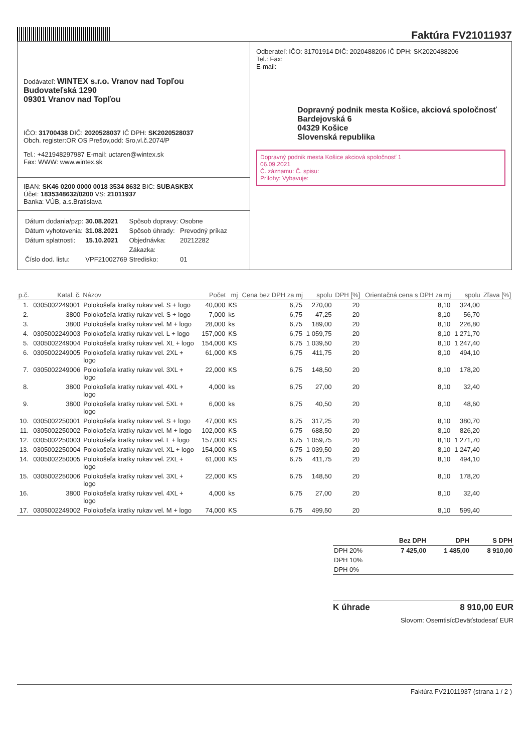Faktúra FV21011937
Dodávateľ: WINTEX s.r.o. Vranov nad Topľou
Budovateľská 1290
09301 Vranov nad Topľou
IČO: 31700438 DIČ: 2020528037 IČ DPH: SK2020528037
Obch. register:OR OS Prešov,odd: Sro,vl.č.2074/P
Tel.: +421948297987 E-mail: uctaren@wintex.sk
Fax: WWW: www.wintex.sk
IBAN: SK46 0200 0000 0018 3534 8632 BIC: SUBASKBX
Účet: 1835348632/0200 VS: 21011937
Banka: VÚB, a.s.Bratislava
| Dátum dodania/pzp: | 30.08.2021 | Spôsob dopravy: | Osobne |
| Dátum vyhotovenia: | 31.08.2021 | Spôsob úhrady: | Prevodný príkaz |
| Dátum splatnosti: | 15.10.2021 | Objednávka: | 20212282 |
| | | Zákazka: | |
| Číslo dod. listu: | VPF21002769 | Stredisko: | 01 |
Odberateľ: IČO: 31701914 DIČ: 2020488206 IČ DPH: SK2020488206
Tel.: Fax:
E-mail:
Dopravný podnik mesta Košice, akciová spoločnosť
Bardejovská 6
04329 Košice
Slovenská republika
Dopravný podnik mesta Košice akciová spoločnosť 1
06.09.2021
Č. záznamu: Č. spisu:
Prílohy: Vybavuje:
| p.č. | Katal. č. | Názov | Počet | mj | Cena bez DPH za mj | spolu | DPH [%] | Orientačná cena s DPH za mj | spolu | Zľava [%] |
| --- | --- | --- | --- | --- | --- | --- | --- | --- | --- | --- |
| 1. | 0305002249001 | Polokošeľa kratky rukav vel. S + logo | 40,000 | KS | 6,75 | 270,00 | 20 | 8,10 | 324,00 | |
| 2. | 3800 | Polokošeľa kratky rukav vel. S + logo | 7,000 | ks | 6,75 | 47,25 | 20 | 8,10 | 56,70 | |
| 3. | 3800 | Polokošeľa kratky rukav vel. M + logo | 28,000 | ks | 6,75 | 189,00 | 20 | 8,10 | 226,80 | |
| 4. | 0305002249003 | Polokošeľa kratky rukav vel. L + logo | 157,000 | KS | 6,75 | 1 059,75 | 20 | 8,10 | 1 271,70 | |
| 5. | 0305002249004 | Polokošeľa kratky rukav vel. XL + logo | 154,000 | KS | 6,75 | 1 039,50 | 20 | 8,10 | 1 247,40 | |
| 6. | 0305002249005 | Polokošeľa kratky rukav vel. 2XL + logo | 61,000 | KS | 6,75 | 411,75 | 20 | 8,10 | 494,10 | |
| 7. | 0305002249006 | Polokošeľa kratky rukav vel. 3XL + logo | 22,000 | KS | 6,75 | 148,50 | 20 | 8,10 | 178,20 | |
| 8. | 3800 | Polokošeľa kratky rukav vel. 4XL + logo | 4,000 | ks | 6,75 | 27,00 | 20 | 8,10 | 32,40 | |
| 9. | 3800 | Polokošeľa kratky rukav vel. 5XL + logo | 6,000 | ks | 6,75 | 40,50 | 20 | 8,10 | 48,60 | |
| 10. | 0305002250001 | Polokošeľa kratky rukav vel. S + logo | 47,000 | KS | 6,75 | 317,25 | 20 | 8,10 | 380,70 | |
| 11. | 0305002250002 | Polokošeľa kratky rukav vel. M + logo | 102,000 | KS | 6,75 | 688,50 | 20 | 8,10 | 826,20 | |
| 12. | 0305002250003 | Polokošeľa kratky rukav vel. L + logo | 157,000 | KS | 6,75 | 1 059,75 | 20 | 8,10 | 1 271,70 | |
| 13. | 0305002250004 | Polokošeľa kratky rukav vel. XL + logo | 154,000 | KS | 6,75 | 1 039,50 | 20 | 8,10 | 1 247,40 | |
| 14. | 0305002250005 | Polokošeľa kratky rukav vel. 2XL + logo | 61,000 | KS | 6,75 | 411,75 | 20 | 8,10 | 494,10 | |
| 15. | 0305002250006 | Polokošeľa kratky rukav vel. 3XL + logo | 22,000 | KS | 6,75 | 148,50 | 20 | 8,10 | 178,20 | |
| 16. | 3800 | Polokošeľa kratky rukav vel. 4XL + logo | 4,000 | ks | 6,75 | 27,00 | 20 | 8,10 | 32,40 | |
| 17. | 0305002249002 | Polokošeľa kratky rukav vel. M + logo | 74,000 | KS | 6,75 | 499,50 | 20 | 8,10 | 599,40 | |
| | Bez DPH | DPH | S DPH |
| --- | --- | --- | --- |
| DPH 20% | 7 425,00 | 1 485,00 | 8 910,00 |
| DPH 10% | | | |
| DPH 0% | | | |
K úhrade 8 910,00 EUR
Slovom: OsemtisícDeväťstodesať EUR
Faktúra FV21011937 (strana 1 / 2 )